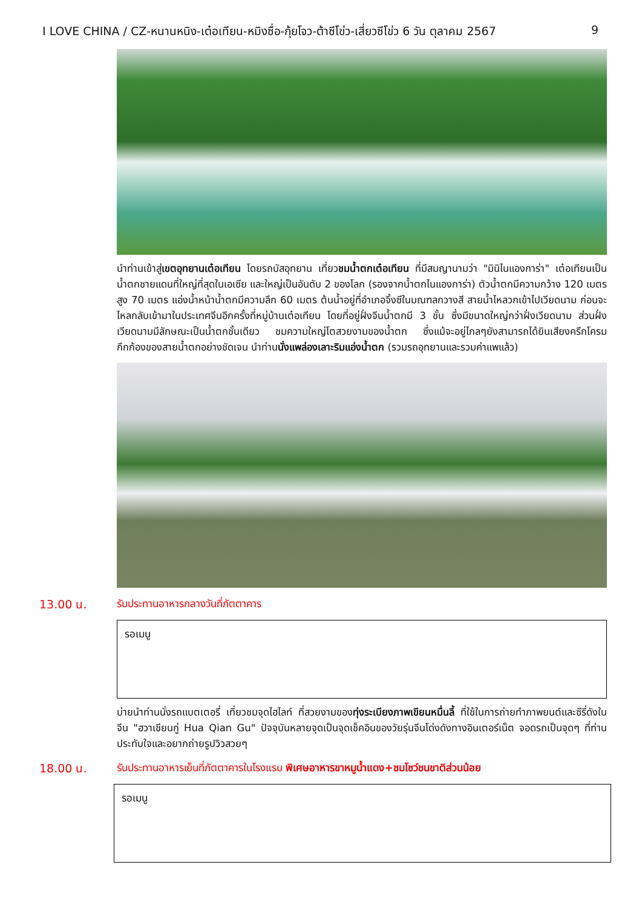I LOVE CHINA / CZ-หนานหนิง-เต๋อเทียน-หมิงซื่อ-กุ้ยโจว-ต้าซีโข่ว-เสี่ยวซีโข่ว 6 วัน ตุลาคม 2567 9
นำท่านเข้าสู่เขตอุทยานเต๋อเทียน โดยรถบัสอุทยาน เที่ยวชมน้ำตกเต๋อเทียน ที่มีสมญานามว่า "มินิไนแองการ่า" เต๋อเทียนเป็นน้ำตกชายแดนที่ใหญ่ที่สุดในเอเซีย และใหญ่เป็นอันดับ 2 ของโลก (รองจากน้ำตกไนแองการ่า) ตัวน้ำตกมีความกว้าง 120 เมตร สูง 70 เมตร แอ่งน้ำหน้าน้ำตกมีความลึก 60 เมตร ต้นน้ำอยู่ที่อำเภอจิ้งซีในมณฑลกวางสี สายน้ำไหลวกเข้าไปเวียดนาม ก่อนจะไหลกลับเข้ามาในประเทศจีนอีกครั้งที่หมู่บ้านเต๋อเทียน โดยที่อยู่ฝั่งจีนน้ำตกมี 3 ชั้น ซึ่งมีขนาดใหญ่กว่าฝั่งเวียดนาม ส่วนฝั่งเวียดนามมีลักษณะเป็นน้ำตกชั้นเดียว ชมความใหญ่โตสวยงามของน้ำตก ซึ่งแม้จะอยู่ไกลๆยังสามารถได้ยินเสียงครึกโครมกึกก้องของสายน้ำตกอย่างชัดเจน นำท่านนั่งแพล่องเลาะริมแอ่งน้ำตก (รวมรถอุทยานและรวมค่าแพแล้ว)
13.00 น. รับประทานอาหารกลางวันที่ภัตตาคาร
รอเมนู
บ่ายนำท่านนั่งรถแบตเตอรี่ เที่ยวชมจุดไฮไลท์ ที่สวยงามของทุ่งระเบียงภาพเขียนหมื่นลี้ ที่ใช้ในการถ่ายทำภาพยนต์และซีรี่ดังในจีน "ฮวาเชียนกู่ Hua Qian Gu" ปัจจุบันหลายจุดเป็นจุดเช็คอินของวัยรุ่นจีนโด่งดังทางอินเตอร์เน็ต จอดรถเป็นจุดๆ ที่ท่านประทับใจและอยากถ่ายรูปวิวสวยๆ
18.00 น. รับประทานอาหารเย็นที่ภัตตาคารในโรงแรม พิเศษอาหารขาหมูน้ำแดง+ชมโชว์ชนขาติส่วนน้อย
รอเมนู